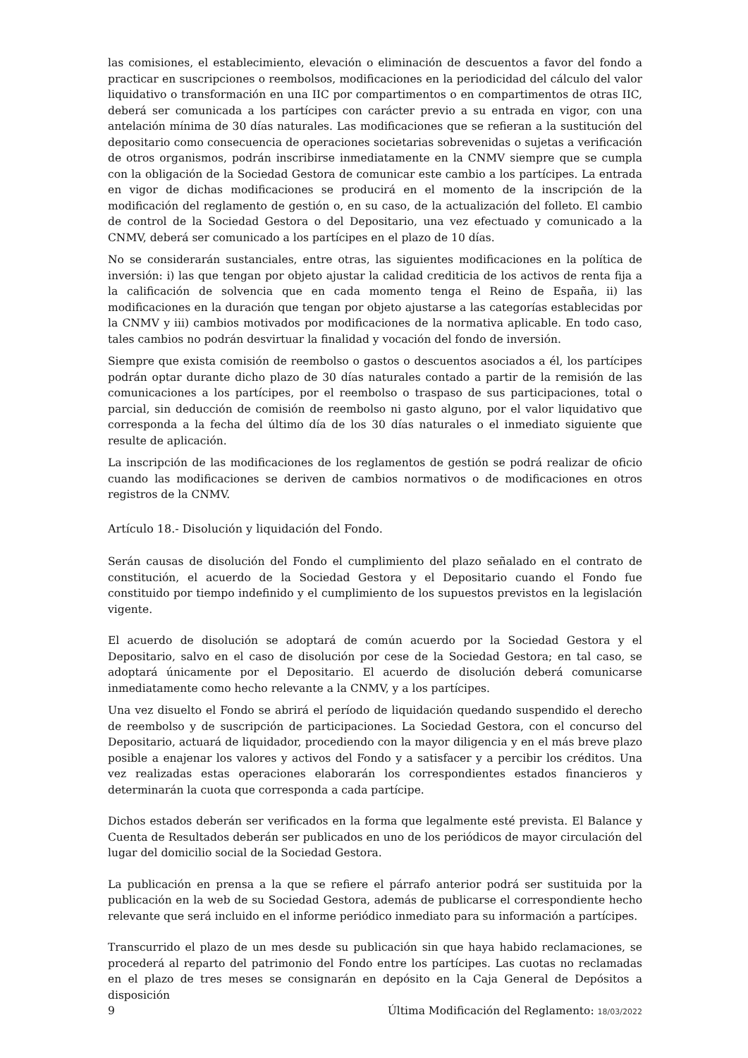las comisiones, el establecimiento, elevación o eliminación de descuentos a favor del fondo a practicar en suscripciones o reembolsos, modificaciones en la periodicidad del cálculo del valor liquidativo o transformación en una IIC por compartimentos o en compartimentos de otras IIC, deberá ser comunicada a los partícipes con carácter previo a su entrada en vigor, con una antelación mínima de 30 días naturales. Las modificaciones que se refieran a la sustitución del depositario como consecuencia de operaciones societarias sobrevenidas o sujetas a verificación de otros organismos, podrán inscribirse inmediatamente en la CNMV siempre que se cumpla con la obligación de la Sociedad Gestora de comunicar este cambio a los partícipes. La entrada en vigor de dichas modificaciones se producirá en el momento de la inscripción de la modificación del reglamento de gestión o, en su caso, de la actualización del folleto. El cambio de control de la Sociedad Gestora o del Depositario, una vez efectuado y comunicado a la CNMV, deberá ser comunicado a los partícipes en el plazo de 10 días.
No se considerarán sustanciales, entre otras, las siguientes modificaciones en la política de inversión: i) las que tengan por objeto ajustar la calidad crediticia de los activos de renta fija a la calificación de solvencia que en cada momento tenga el Reino de España, ii) las modificaciones en la duración que tengan por objeto ajustarse a las categorías establecidas por la CNMV y iii) cambios motivados por modificaciones de la normativa aplicable. En todo caso, tales cambios no podrán desvirtuar la finalidad y vocación del fondo de inversión.
Siempre que exista comisión de reembolso o gastos o descuentos asociados a él, los partícipes podrán optar durante dicho plazo de 30 días naturales contado a partir de la remisión de las comunicaciones a los partícipes, por el reembolso o traspaso de sus participaciones, total o parcial, sin deducción de comisión de reembolso ni gasto alguno, por el valor liquidativo que corresponda a la fecha del último día de los 30 días naturales o el inmediato siguiente que resulte de aplicación.
La inscripción de las modificaciones de los reglamentos de gestión se podrá realizar de oficio cuando las modificaciones se deriven de cambios normativos o de modificaciones en otros registros de la CNMV.
Artículo 18.- Disolución y liquidación del Fondo.
Serán causas de disolución del Fondo el cumplimiento del plazo señalado en el contrato de constitución, el acuerdo de la Sociedad Gestora y el Depositario cuando el Fondo fue constituido por tiempo indefinido y el cumplimiento de los supuestos previstos en la legislación vigente.
El acuerdo de disolución se adoptará de común acuerdo por la Sociedad Gestora y el Depositario, salvo en el caso de disolución por cese de la Sociedad Gestora; en tal caso, se adoptará únicamente por el Depositario. El acuerdo de disolución deberá comunicarse inmediatamente como hecho relevante a la CNMV, y a los partícipes.
Una vez disuelto el Fondo se abrirá el período de liquidación quedando suspendido el derecho de reembolso y de suscripción de participaciones. La Sociedad Gestora, con el concurso del Depositario, actuará de liquidador, procediendo con la mayor diligencia y en el más breve plazo posible a enajenar los valores y activos del Fondo y a satisfacer y a percibir los créditos. Una vez realizadas estas operaciones elaborarán los correspondientes estados financieros y determinarán la cuota que corresponda a cada partícipe.
Dichos estados deberán ser verificados en la forma que legalmente esté prevista. El Balance y Cuenta de Resultados deberán ser publicados en uno de los periódicos de mayor circulación del lugar del domicilio social de la Sociedad Gestora.
La publicación en prensa a la que se refiere el párrafo anterior podrá ser sustituida por la publicación en la web de su Sociedad Gestora, además de publicarse el correspondiente hecho relevante que será incluido en el informe periódico inmediato para su información a partícipes.
Transcurrido el plazo de un mes desde su publicación sin que haya habido reclamaciones, se procederá al reparto del patrimonio del Fondo entre los partícipes. Las cuotas no reclamadas en el plazo de tres meses se consignarán en depósito en la Caja General de Depósitos a disposición
9 Última Modificación del Reglamento: 18/03/2022